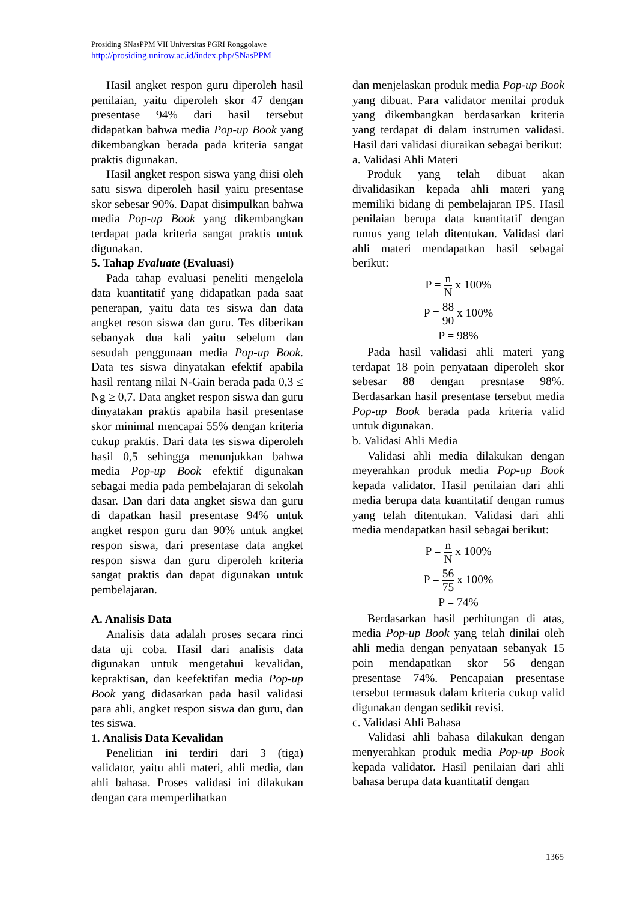Prosiding SNasPPM VII Universitas PGRI Ronggolawe
http://prosiding.unirow.ac.id/index.php/SNasPPM
Hasil angket respon guru diperoleh hasil penilaian, yaitu diperoleh skor 47 dengan presentase 94% dari hasil tersebut didapatkan bahwa media Pop-up Book yang dikembangkan berada pada kriteria sangat praktis digunakan.
Hasil angket respon siswa yang diisi oleh satu siswa diperoleh hasil yaitu presentase skor sebesar 90%. Dapat disimpulkan bahwa media Pop-up Book yang dikembangkan terdapat pada kriteria sangat praktis untuk digunakan.
5. Tahap Evaluate (Evaluasi)
Pada tahap evaluasi peneliti mengelola data kuantitatif yang didapatkan pada saat penerapan, yaitu data tes siswa dan data angket reson siswa dan guru. Tes diberikan sebanyak dua kali yaitu sebelum dan sesudah penggunaan media Pop-up Book. Data tes siswa dinyatakan efektif apabila hasil rentang nilai N-Gain berada pada 0,3 ≤ Ng ≥ 0,7. Data angket respon siswa dan guru dinyatakan praktis apabila hasil presentase skor minimal mencapai 55% dengan kriteria cukup praktis. Dari data tes siswa diperoleh hasil 0,5 sehingga menunjukkan bahwa media Pop-up Book efektif digunakan sebagai media pada pembelajaran di sekolah dasar. Dan dari data angket siswa dan guru di dapatkan hasil presentase 94% untuk angket respon guru dan 90% untuk angket respon siswa, dari presentase data angket respon siswa dan guru diperoleh kriteria sangat praktis dan dapat digunakan untuk pembelajaran.
A. Analisis Data
Analisis data adalah proses secara rinci data uji coba. Hasil dari analisis data digunakan untuk mengetahui kevalidan, kepraktisan, dan keefektifan media Pop-up Book yang didasarkan pada hasil validasi para ahli, angket respon siswa dan guru, dan tes siswa.
1. Analisis Data Kevalidan
Penelitian ini terdiri dari 3 (tiga) validator, yaitu ahli materi, ahli media, dan ahli bahasa. Proses validasi ini dilakukan dengan cara memperlihatkan
dan menjelaskan produk media Pop-up Book yang dibuat. Para validator menilai produk yang dikembangkan berdasarkan kriteria yang terdapat di dalam instrumen validasi. Hasil dari validasi diuraikan sebagai berikut:
a. Validasi Ahli Materi
Produk yang telah dibuat akan divalidasikan kepada ahli materi yang memiliki bidang di pembelajaran IPS. Hasil penilaian berupa data kuantitatif dengan rumus yang telah ditentukan. Validasi dari ahli materi mendapatkan hasil sebagai berikut:
P = n N x 100%
P = 88 90 x 100%
P = 98%
Pada hasil validasi ahli materi yang terdapat 18 poin penyataan diperoleh skor sebesar 88 dengan presntase 98%. Berdasarkan hasil presentase tersebut media Pop-up Book berada pada kriteria valid untuk digunakan.
b. Validasi Ahli Media
Validasi ahli media dilakukan dengan meyerahkan produk media Pop-up Book kepada validator. Hasil penilaian dari ahli media berupa data kuantitatif dengan rumus yang telah ditentukan. Validasi dari ahli media mendapatkan hasil sebagai berikut:
P = n N x 100%
P = 56 75 x 100%
P = 74%
Berdasarkan hasil perhitungan di atas, media Pop-up Book yang telah dinilai oleh ahli media dengan penyataan sebanyak 15 poin mendapatkan skor 56 dengan presentase 74%. Pencapaian presentase tersebut termasuk dalam kriteria cukup valid digunakan dengan sedikit revisi.
c. Validasi Ahli Bahasa
Validasi ahli bahasa dilakukan dengan menyerahkan produk media Pop-up Book kepada validator. Hasil penilaian dari ahli bahasa berupa data kuantitatif dengan
1365